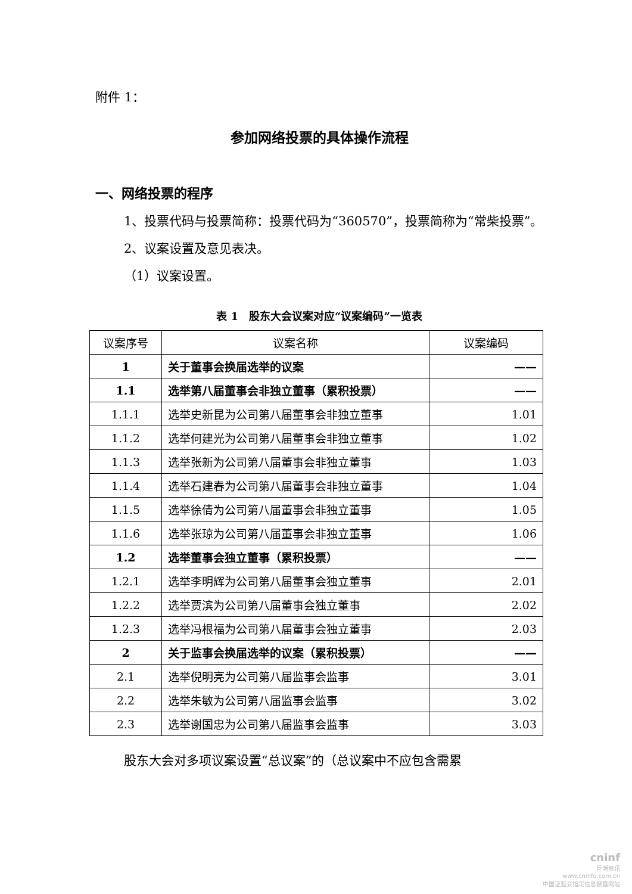附件 1：
参加网络投票的具体操作流程
一、网络投票的程序
1、投票代码与投票简称：投票代码为“360570”，投票简称为“常柴投票”。
2、议案设置及意见表决。
（1）议案设置。
表 1　股东大会议案对应“议案编码”一览表
| 议案序号 | 议案名称 | 议案编码 |
| --- | --- | --- |
| 1 | 关于董事会换届选举的议案 | —— |
| 1.1 | 选举第八届董事会非独立董事（累积投票） | —— |
| 1.1.1 | 选举史新昆为公司第八届董事会非独立董事 | 1.01 |
| 1.1.2 | 选举何建光为公司第八届董事会非独立董事 | 1.02 |
| 1.1.3 | 选举张新为公司第八届董事会非独立董事 | 1.03 |
| 1.1.4 | 选举石建春为公司第八届董事会非独立董事 | 1.04 |
| 1.1.5 | 选举徐倩为公司第八届董事会非独立董事 | 1.05 |
| 1.1.6 | 选举张琼为公司第八届董事会非独立董事 | 1.06 |
| 1.2 | 选举董事会独立董事（累积投票） | —— |
| 1.2.1 | 选举李明辉为公司第八届董事会独立董事 | 2.01 |
| 1.2.2 | 选举贾滨为公司第八届董事会独立董事 | 2.02 |
| 1.2.3 | 选举冯根福为公司第八届董事会独立董事 | 2.03 |
| 2 | 关于监事会换届选举的议案（累积投票） | —— |
| 2.1 | 选举倪明亮为公司第八届监事会监事 | 3.01 |
| 2.2 | 选举朱敏为公司第八届监事会监事 | 3.02 |
| 2.3 | 选举谢国忠为公司第八届监事会监事 | 3.03 |
股东大会对多项议案设置“总议案”的（总议案中不应包含需累
cninf
巨潮资讯
www.cninfo.com.cn
中国证监会指定信息披露网站